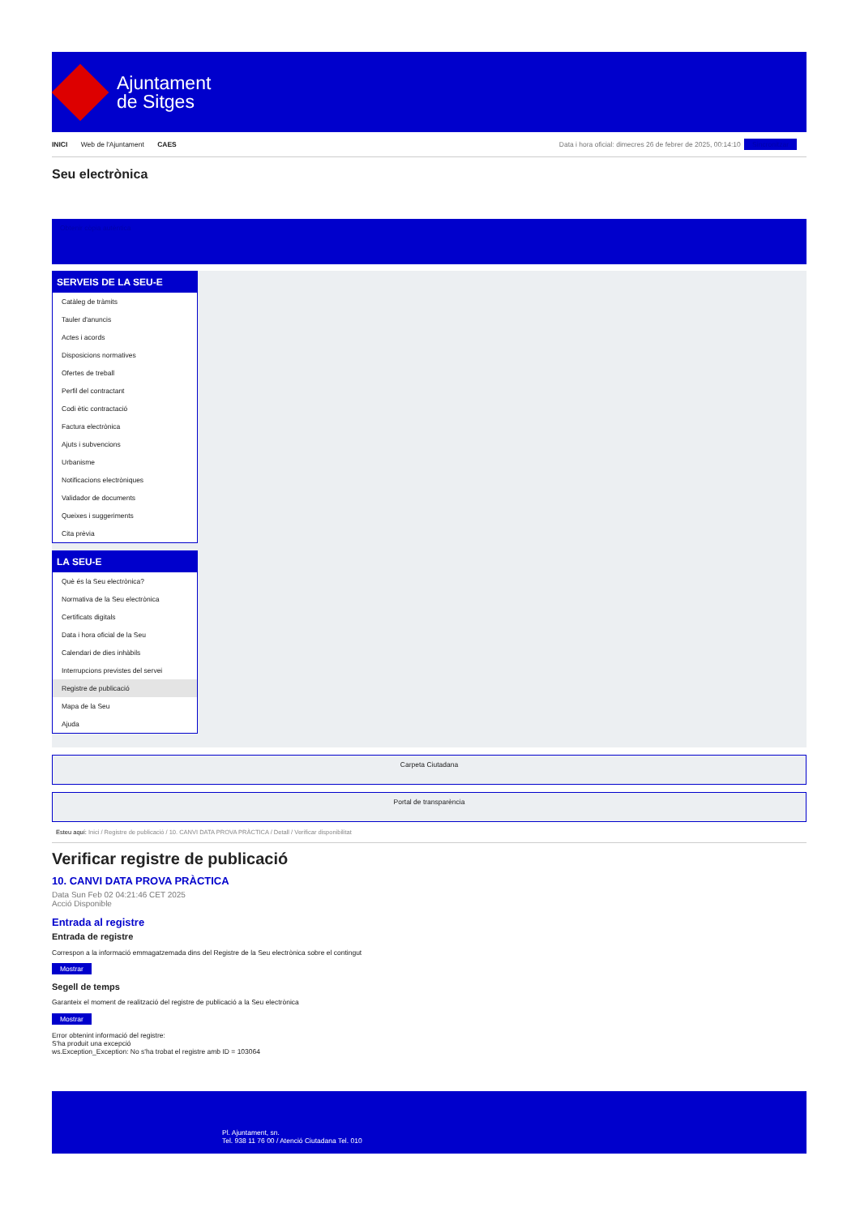Ajuntament
de Sitges
INICI Web de l'Ajuntament CAES
Data i hora oficial: dimecres 26 de febrer de 2025, 00:14:10 Sincronitzar
Seu electrònica
Obtenir còpia autèntica
SERVEIS DE LA SEU-E
Catàleg de tràmits
Tauler d'anuncis
Actes i acords
Disposicions normatives
Ofertes de treball
Perfil del contractant
Codi ètic contractació
Factura electrònica
Ajuts i subvencions
Urbanisme
Notificacions electròniques
Validador de documents
Queixes i suggeriments
Cita prèvia
LA SEU-E
Què és la Seu electrònica?
Normativa de la Seu electrònica
Certificats digitals
Data i hora oficial de la Seu
Calendari de dies inhàbils
Interrupcions previstes del servei
Registre de publicació
Mapa de la Seu
Ajuda
Carpeta Ciutadana
Portal de transparència
Esteu aquí: Inici / Registre de publicació / 10. CANVI DATA PROVA PRÀCTICA / Detall / Verificar disponibilitat
Verificar registre de publicació
10. CANVI DATA PROVA PRÀCTICA
Data Sun Feb 02 04:21:46 CET 2025
Acció Disponible
Entrada al registre
Entrada de registre
Correspon a la informació emmagatzemada dins del Registre de la Seu electrònica sobre el contingut
Mostrar
Segell de temps
Garanteix el moment de realització del registre de publicació a la Seu electrònica
Mostrar
Error obtenint informació del registre:
S'ha produit una excepció
ws.Exception_Exception: No s'ha trobat el registre amb ID = 103064
Pl. Ajuntament, sn.
Tel. 938 11 76 00 / Atenció Ciutadana Tel. 010